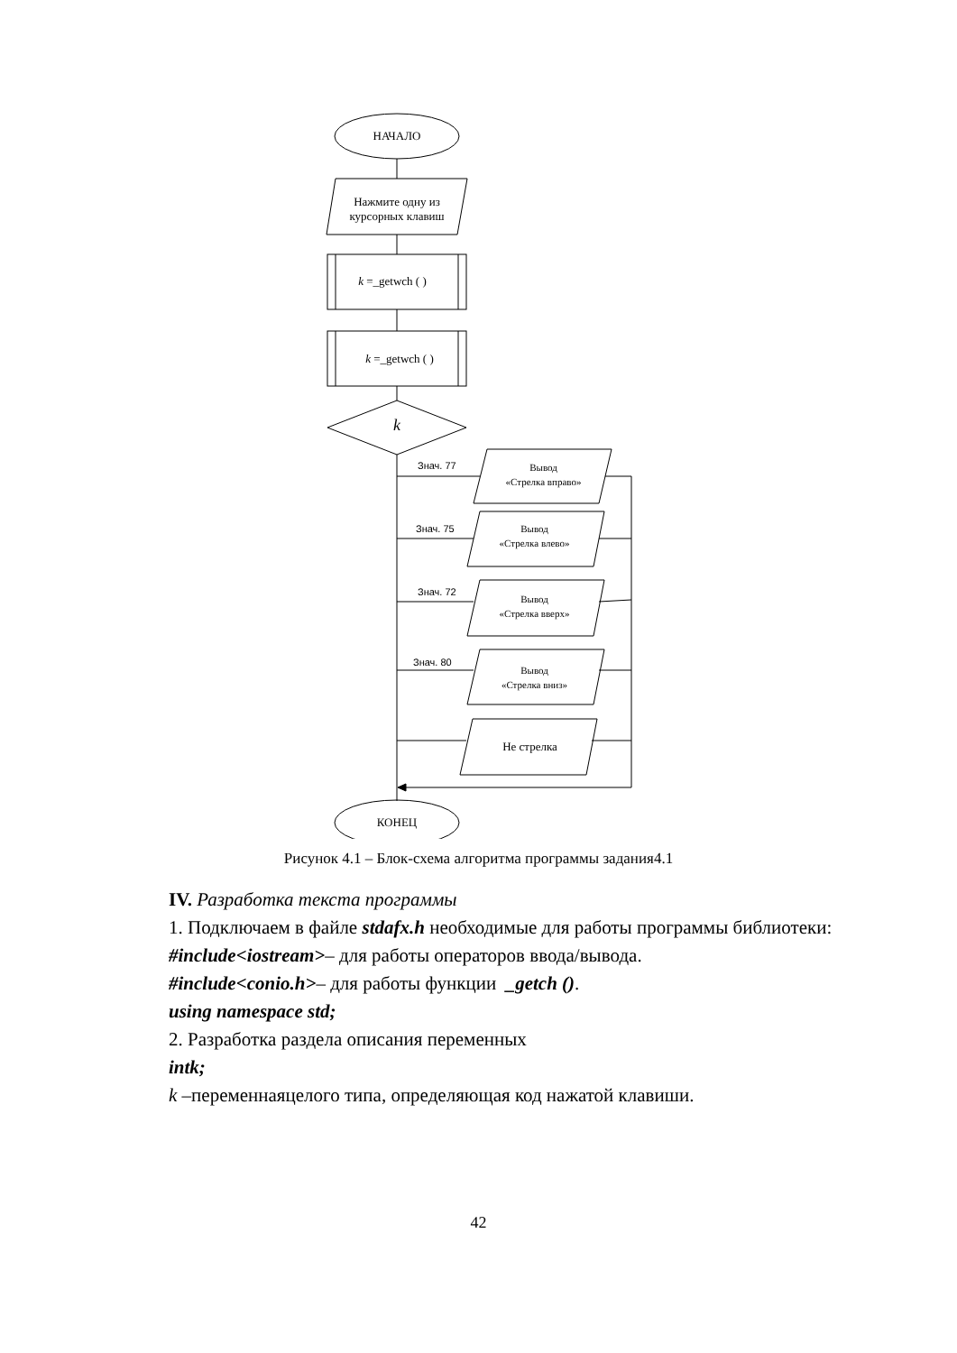НАЧАЛО
Нажмите одну из курсорных клавиш
k =_getwch ( )
k =_getwch ( )
k
Знач. 77
Вывод
«Стрелка вправо»
Знач. 75
Вывод
«Стрелка влево»
Знач. 72
Вывод
«Стрелка вверх»
Знач. 80
Вывод
«Стрелка вниз»
Не стрелка
КОНЕЦ
Рисунок 4.1 – Блок-схема алгоритма программы задания4.1
IV. Разработка текста программы
1. Подключаем в файле stdafx.h необходимые для работы программы библиотеки:
#include<iostream>– для работы операторов ввода/вывода.
#include<conio.h>– для работы функции _getch ().
using namespace std;
2. Разработка раздела описания переменных
intk;
k –переменнаяцелого типа, определяющая код нажатой клавиши.
42